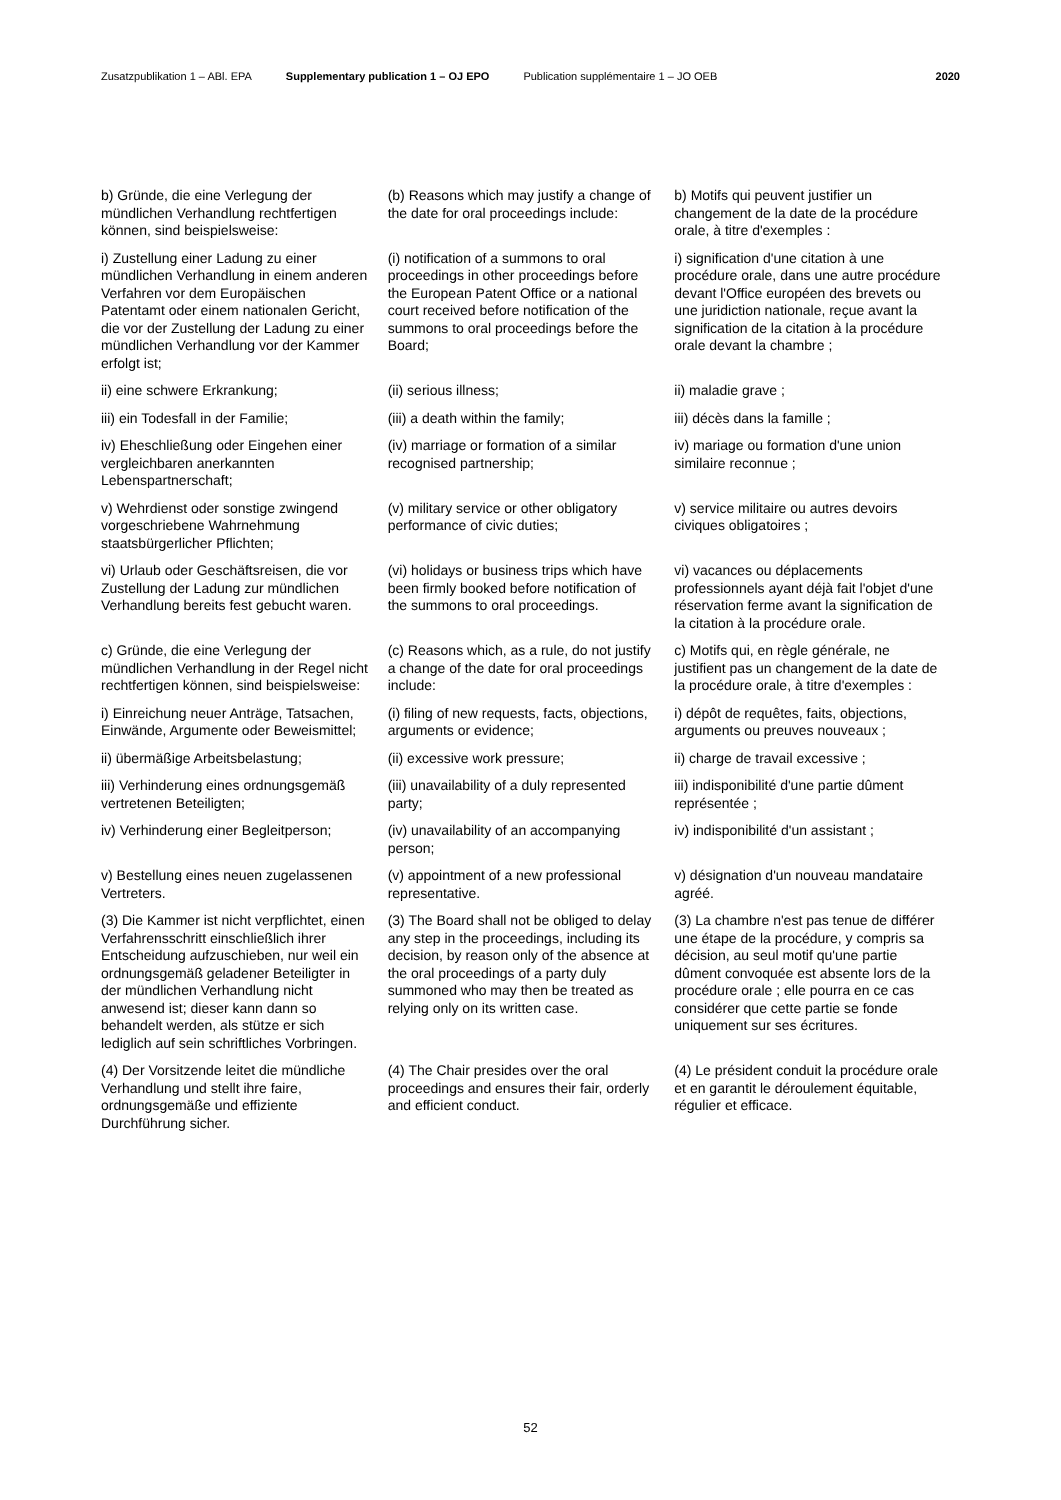Zusatzpublikation 1 – ABl. EPA Supplementary publication 1 – OJ EPO Publication supplémentaire 1 – JO OEB 2020
| b) Gründe, die eine Verlegung der mündlichen Verhandlung rechtfertigen können, sind beispielsweise: | (b) Reasons which may justify a change of the date for oral proceedings include: | b) Motifs qui peuvent justifier un changement de la date de la procédure orale, à titre d'exemples : |
| i) Zustellung einer Ladung zu einer mündlichen Verhandlung in einem anderen Verfahren vor dem Europäischen Patentamt oder einem nationalen Gericht, die vor der Zustellung der Ladung zu einer mündlichen Verhandlung vor der Kammer erfolgt ist; | (i) notification of a summons to oral proceedings in other proceedings before the European Patent Office or a national court received before notification of the summons to oral proceedings before the Board; | i) signification d'une citation à une procédure orale, dans une autre procédure devant l'Office européen des brevets ou une juridiction nationale, reçue avant la signification de la citation à la procédure orale devant la chambre ; |
| ii) eine schwere Erkrankung; | (ii) serious illness; | ii) maladie grave ; |
| iii) ein Todesfall in der Familie; | (iii) a death within the family; | iii) décès dans la famille ; |
| iv) Eheschließung oder Eingehen einer vergleichbaren anerkannten Lebenspartnerschaft; | (iv) marriage or formation of a similar recognised partnership; | iv) mariage ou formation d'une union similaire reconnue ; |
| v) Wehrdienst oder sonstige zwingend vorgeschriebene Wahrnehmung staatsbürgerlicher Pflichten; | (v) military service or other obligatory performance of civic duties; | v) service militaire ou autres devoirs civiques obligatoires ; |
| vi) Urlaub oder Geschäftsreisen, die vor Zustellung der Ladung zur mündlichen Verhandlung bereits fest gebucht waren. | (vi) holidays or business trips which have been firmly booked before notification of the summons to oral proceedings. | vi) vacances ou déplacements professionnels ayant déjà fait l'objet d'une réservation ferme avant la signification de la citation à la procédure orale. |
| c) Gründe, die eine Verlegung der mündlichen Verhandlung in der Regel nicht rechtfertigen können, sind beispielsweise: | (c) Reasons which, as a rule, do not justify a change of the date for oral proceedings include: | c) Motifs qui, en règle générale, ne justifient pas un changement de la date de la procédure orale, à titre d'exemples : |
| i) Einreichung neuer Anträge, Tatsachen, Einwände, Argumente oder Beweismittel; | (i) filing of new requests, facts, objections, arguments or evidence; | i) dépôt de requêtes, faits, objections, arguments ou preuves nouveaux ; |
| ii) übermäßige Arbeitsbelastung; | (ii) excessive work pressure; | ii) charge de travail excessive ; |
| iii) Verhinderung eines ordnungsgemäß vertretenen Beteiligten; | (iii) unavailability of a duly represented party; | iii) indisponibilité d'une partie dûment représentée ; |
| iv) Verhinderung einer Begleitperson; | (iv) unavailability of an accompanying person; | iv) indisponibilité d'un assistant ; |
| v) Bestellung eines neuen zugelassenen Vertreters. | (v) appointment of a new professional representative. | v) désignation d'un nouveau mandataire agréé. |
| (3) Die Kammer ist nicht verpflichtet, einen Verfahrensschritt einschließlich ihrer Entscheidung aufzuschieben, nur weil ein ordnungsgemäß geladener Beteiligter in der mündlichen Verhandlung nicht anwesend ist; dieser kann dann so behandelt werden, als stütze er sich lediglich auf sein schriftliches Vorbringen. | (3) The Board shall not be obliged to delay any step in the proceedings, including its decision, by reason only of the absence at the oral proceedings of a party duly summoned who may then be treated as relying only on its written case. | (3) La chambre n'est pas tenue de différer une étape de la procédure, y compris sa décision, au seul motif qu'une partie dûment convoquée est absente lors de la procédure orale ; elle pourra en ce cas considérer que cette partie se fonde uniquement sur ses écritures. |
| (4) Der Vorsitzende leitet die mündliche Verhandlung und stellt ihre faire, ordnungsgemäße und effiziente Durchführung sicher. | (4) The Chair presides over the oral proceedings and ensures their fair, orderly and efficient conduct. | (4) Le président conduit la procédure orale et en garantit le déroulement équitable, régulier et efficace. |
52